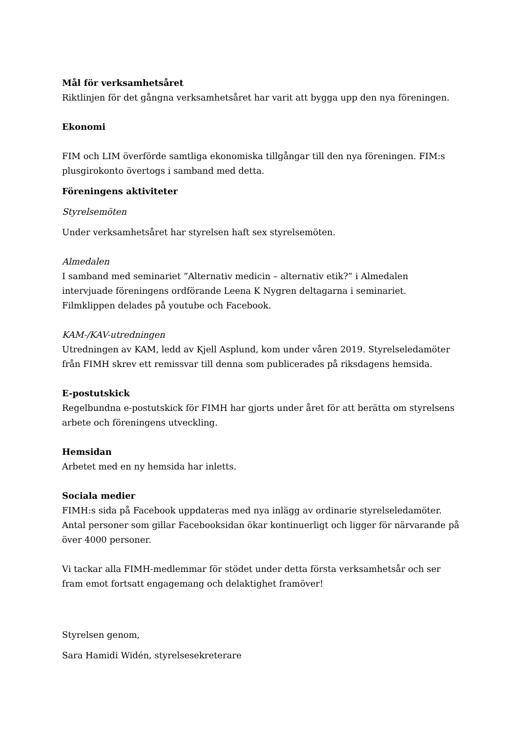Mål för verksamhetsåret
Riktlinjen för det gångna verksamhetsåret har varit att bygga upp den nya föreningen.
Ekonomi
FIM och LIM överförde samtliga ekonomiska tillgångar till den nya föreningen. FIM:s plusgirokonto övertogs i samband med detta.
Föreningens aktiviteter
Styrelsemöten
Under verksamhetsåret har styrelsen haft sex styrelsemöten.
Almedalen
I samband med seminariet ”Alternativ medicin – alternativ etik?” i Almedalen intervjuade föreningens ordförande Leena K Nygren deltagarna i seminariet. Filmklippen delades på youtube och Facebook.
KAM-/KAV-utredningen
Utredningen av KAM, ledd av Kjell Asplund, kom under våren 2019. Styrelseledamöter från FIMH skrev ett remissvar till denna som publicerades på riksdagens hemsida.
E-postutskick
Regelbundna e-postutskick för FIMH har gjorts under året för att berätta om styrelsens arbete och föreningens utveckling.
Hemsidan
Arbetet med en ny hemsida har inletts.
Sociala medier
FIMH:s sida på Facebook uppdateras med nya inlägg av ordinarie styrelseledamöter. Antal personer som gillar Facebooksidan ökar kontinuerligt och ligger för närvarande på över 4000 personer.
Vi tackar alla FIMH-medlemmar för stödet under detta första verksamhetsår och ser fram emot fortsatt engagemang och delaktighet framöver!
Styrelsen genom,
Sara Hamidi Widén, styrelsesekreterare